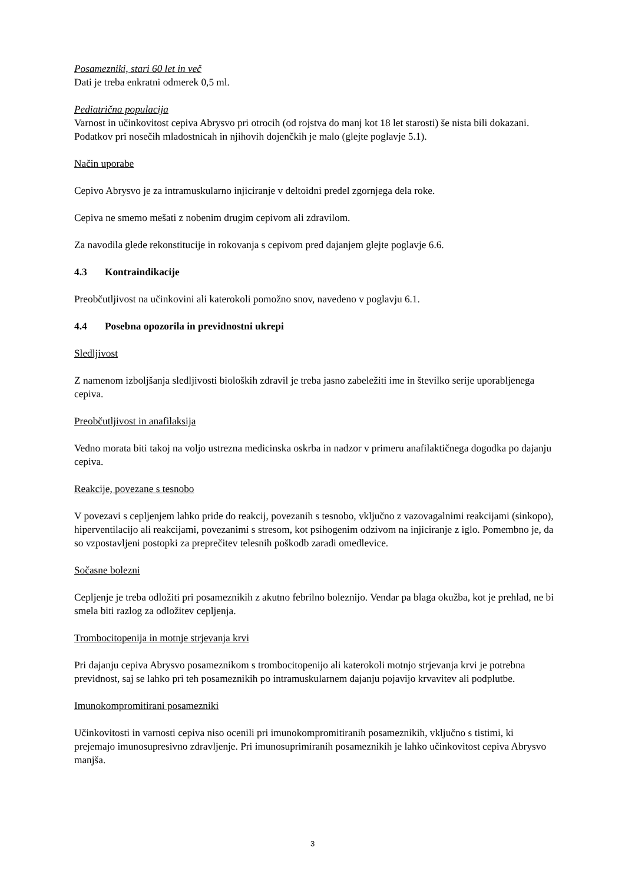Posamezniki, stari 60 let in več
Dati je treba enkratni odmerek 0,5 ml.
Pediatrična populacija
Varnost in učinkovitost cepiva Abrysvo pri otrocih (od rojstva do manj kot 18 let starosti) še nista bili dokazani. Podatkov pri nosečih mladostnicah in njihovih dojenčkih je malo (glejte poglavje 5.1).
Način uporabe
Cepivo Abrysvo je za intramuskularno injiciranje v deltoidni predel zgornjega dela roke.
Cepiva ne smemo mešati z nobenim drugim cepivom ali zdravilom.
Za navodila glede rekonstitucije in rokovanja s cepivom pred dajanjem glejte poglavje 6.6.
4.3 Kontraindikacije
Preobčutljivost na učinkovini ali katerokoli pomožno snov, navedeno v poglavju 6.1.
4.4 Posebna opozorila in previdnostni ukrepi
Sledljivost
Z namenom izboljšanja sledljivosti bioloških zdravil je treba jasno zabeležiti ime in številko serije uporabljenega cepiva.
Preobčutljivost in anafilaksija
Vedno morata biti takoj na voljo ustrezna medicinska oskrba in nadzor v primeru anafilaktičnega dogodka po dajanju cepiva.
Reakcije, povezane s tesnobo
V povezavi s cepljenjem lahko pride do reakcij, povezanih s tesnobo, vključno z vazovagalnimi reakcijami (sinkopo), hiperventilacijo ali reakcijami, povezanimi s stresom, kot psihogenim odzivom na injiciranje z iglo. Pomembno je, da so vzpostavljeni postopki za preprečitev telesnih poškodb zaradi omedlevice.
Sočasne bolezni
Cepljenje je treba odložiti pri posameznikih z akutno febrilno boleznijo. Vendar pa blaga okužba, kot je prehlad, ne bi smela biti razlog za odložitev cepljenja.
Trombocitopenija in motnje strjevanja krvi
Pri dajanju cepiva Abrysvo posameznikom s trombocitopenijo ali katerokoli motnjo strjevanja krvi je potrebna previdnost, saj se lahko pri teh posameznikih po intramuskularnem dajanju pojavijo krvavitev ali podplutbe.
Imunokompromitirani posamezniki
Učinkovitosti in varnosti cepiva niso ocenili pri imunokompromitiranih posameznikih, vključno s tistimi, ki prejemajo imunosupresivno zdravljenje. Pri imunosuprimiranih posameznikih je lahko učinkovitost cepiva Abrysvo manjša.
3